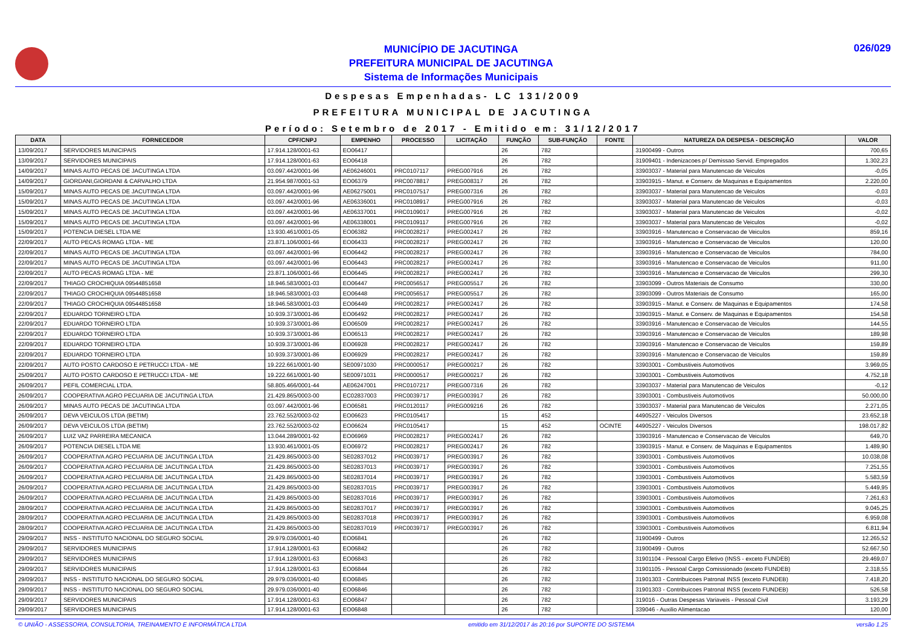MUNICÍPIO DE JACUTINGA
PREFEITURA MUNICIPAL DE JACUTINGA
Sistema de Informações Municipais
026/029
Despesas Empenhadas- LC 131/2009
PREFEITURA MUNICIPAL DE JACUTINGA
Período: Setembro de 2017 - Emitido em: 31/12/2017
| DATA | FORNECEDOR | CPF/CNPJ | EMPENHO | PROCESSO | LICITAÇÃO | FUNÇÃO | SUB-FUNÇÃO | FONTE | NATUREZA DA DESPESA - DESCRIÇÃO | VALOR |
| --- | --- | --- | --- | --- | --- | --- | --- | --- | --- | --- |
| 13/09/2017 | SERVIDORES MUNICIPAIS | 17.914.128/0001-63 | EO06417 | | | 26 | 782 | | 31900499 - Outros | 700,65 |
| 13/09/2017 | SERVIDORES MUNICIPAIS | 17.914.128/0001-63 | EO06418 | | | 26 | 782 | | 31909401 - Indenizacoes p/ Demissao Servid. Empregados | 1.302,23 |
| 14/09/2017 | MINAS AUTO PECAS DE JACUTINGA LTDA | 03.097.442/0001-96 | AE06246001 | PRC0107117 | PREG007916 | 26 | 782 | | 33903037 - Material para Manutencao de Veiculos | -0,05 |
| 14/09/2017 | GIORDANI,GIORDANI & CARVALHO LTDA | 21.954.987/0001-53 | EO06379 | PRC0078817 | PREG008317 | 26 | 782 | | 33903915 - Manut. e Conserv. de Maquinas e Equipamentos | 2.220,00 |
| 15/09/2017 | MINAS AUTO PECAS DE JACUTINGA LTDA | 03.097.442/0001-96 | AE06275001 | PRC0107517 | PREG007316 | 26 | 782 | | 33903037 - Material para Manutencao de Veiculos | -0,03 |
| 15/09/2017 | MINAS AUTO PECAS DE JACUTINGA LTDA | 03.097.442/0001-96 | AE06336001 | PRC0108917 | PREG007916 | 26 | 782 | | 33903037 - Material para Manutencao de Veiculos | -0,03 |
| 15/09/2017 | MINAS AUTO PECAS DE JACUTINGA LTDA | 03.097.442/0001-96 | AE06337001 | PRC0109017 | PREG007916 | 26 | 782 | | 33903037 - Material para Manutencao de Veiculos | -0,02 |
| 15/09/2017 | MINAS AUTO PECAS DE JACUTINGA LTDA | 03.097.442/0001-96 | AE06338001 | PRC0109117 | PREG007916 | 26 | 782 | | 33903037 - Material para Manutencao de Veiculos | -0,02 |
| 15/09/2017 | POTENCIA DIESEL LTDA ME | 13.930.461/0001-05 | EO06382 | PRC0028217 | PREG002417 | 26 | 782 | | 33903916 - Manutencao e Conservacao de Veiculos | 859,16 |
| 22/09/2017 | AUTO PECAS ROMAG LTDA - ME | 23.871.106/0001-66 | EO06433 | PRC0028217 | PREG002417 | 26 | 782 | | 33903916 - Manutencao e Conservacao de Veiculos | 120,00 |
| 22/09/2017 | MINAS AUTO PECAS DE JACUTINGA LTDA | 03.097.442/0001-96 | EO06442 | PRC0028217 | PREG002417 | 26 | 782 | | 33903916 - Manutencao e Conservacao de Veiculos | 784,00 |
| 22/09/2017 | MINAS AUTO PECAS DE JACUTINGA LTDA | 03.097.442/0001-96 | EO06443 | PRC0028217 | PREG002417 | 26 | 782 | | 33903916 - Manutencao e Conservacao de Veiculos | 911,00 |
| 22/09/2017 | AUTO PECAS ROMAG LTDA - ME | 23.871.106/0001-66 | EO06445 | PRC0028217 | PREG002417 | 26 | 782 | | 33903916 - Manutencao e Conservacao de Veiculos | 299,30 |
| 22/09/2017 | THIAGO CROCHIQUIA 09544851658 | 18.946.583/0001-03 | EO06447 | PRC0056517 | PREG005517 | 26 | 782 | | 33903099 - Outros Materiais de Consumo | 330,00 |
| 22/09/2017 | THIAGO CROCHIQUIA 09544851658 | 18.946.583/0001-03 | EO06448 | PRC0056517 | PREG005517 | 26 | 782 | | 33903099 - Outros Materiais de Consumo | 165,00 |
| 22/09/2017 | THIAGO CROCHIQUIA 09544851658 | 18.946.583/0001-03 | EO06449 | PRC0028217 | PREG002417 | 26 | 782 | | 33903915 - Manut. e Conserv. de Maquinas e Equipamentos | 174,58 |
| 22/09/2017 | EDUARDO TORNEIRO LTDA | 10.939.373/0001-86 | EO06492 | PRC0028217 | PREG002417 | 26 | 782 | | 33903915 - Manut. e Conserv. de Maquinas e Equipamentos | 154,58 |
| 22/09/2017 | EDUARDO TORNEIRO LTDA | 10.939.373/0001-86 | EO06509 | PRC0028217 | PREG002417 | 26 | 782 | | 33903916 - Manutencao e Conservacao de Veiculos | 144,55 |
| 22/09/2017 | EDUARDO TORNEIRO LTDA | 10.939.373/0001-86 | EO06513 | PRC0028217 | PREG002417 | 26 | 782 | | 33903916 - Manutencao e Conservacao de Veiculos | 189,98 |
| 22/09/2017 | EDUARDO TORNEIRO LTDA | 10.939.373/0001-86 | EO06928 | PRC0028217 | PREG002417 | 26 | 782 | | 33903916 - Manutencao e Conservacao de Veiculos | 159,89 |
| 22/09/2017 | EDUARDO TORNEIRO LTDA | 10.939.373/0001-86 | EO06929 | PRC0028217 | PREG002417 | 26 | 782 | | 33903916 - Manutencao e Conservacao de Veiculos | 159,89 |
| 22/09/2017 | AUTO POSTO CARDOSO E PETRUCCI LTDA - ME | 19.222.661/0001-90 | SE00971030 | PRC0000517 | PREG000217 | 26 | 782 | | 33903001 - Combustiveis Automotivos | 3.969,05 |
| 25/09/2017 | AUTO POSTO CARDOSO E PETRUCCI LTDA - ME | 19.222.661/0001-90 | SE00971031 | PRC0000517 | PREG000217 | 26 | 782 | | 33903001 - Combustiveis Automotivos | 4.752,18 |
| 26/09/2017 | PEFIL COMERCIAL LTDA. | 58.805.466/0001-44 | AE06247001 | PRC0107217 | PREG007316 | 26 | 782 | | 33903037 - Material para Manutencao de Veiculos | -0,12 |
| 26/09/2017 | COOPERATIVA AGRO PECUARIA DE JACUTINGA LTDA | 21.429.865/0003-00 | EC02837003 | PRC0039717 | PREG003917 | 26 | 782 | | 33903001 - Combustiveis Automotivos | 50.000,00 |
| 26/09/2017 | MINAS AUTO PECAS DE JACUTINGA LTDA | 03.097.442/0001-96 | EO06581 | PRC0120117 | PREG009216 | 26 | 782 | | 33903037 - Material para Manutencao de Veiculos | 2.271,05 |
| 26/09/2017 | DEVA VEICULOS LTDA (BETIM) | 23.762.552/0003-02 | EO06623 | PRC0105417 | | 15 | 452 | | 44905227 - Veiculos Diversos | 23.652,18 |
| 26/09/2017 | DEVA VEICULOS LTDA (BETIM) | 23.762.552/0003-02 | EO06624 | PRC0105417 | | 15 | 452 | OCINTE | 44905227 - Veiculos Diversos | 198.017,82 |
| 26/09/2017 | LUIZ VAZ PARREIRA MECANICA | 13.044.289/0001-92 | EO06969 | PRC0028217 | PREG002417 | 26 | 782 | | 33903916 - Manutencao e Conservacao de Veiculos | 649,70 |
| 26/09/2017 | POTENCIA DIESEL LTDA ME | 13.930.461/0001-05 | EO06972 | PRC0028217 | PREG002417 | 26 | 782 | | 33903915 - Manut. e Conserv. de Maquinas e Equipamentos | 1.489,90 |
| 26/09/2017 | COOPERATIVA AGRO PECUARIA DE JACUTINGA LTDA | 21.429.865/0003-00 | SE02837012 | PRC0039717 | PREG003917 | 26 | 782 | | 33903001 - Combustiveis Automotivos | 10.038,08 |
| 26/09/2017 | COOPERATIVA AGRO PECUARIA DE JACUTINGA LTDA | 21.429.865/0003-00 | SE02837013 | PRC0039717 | PREG003917 | 26 | 782 | | 33903001 - Combustiveis Automotivos | 7.251,55 |
| 26/09/2017 | COOPERATIVA AGRO PECUARIA DE JACUTINGA LTDA | 21.429.865/0003-00 | SE02837014 | PRC0039717 | PREG003917 | 26 | 782 | | 33903001 - Combustiveis Automotivos | 5.583,59 |
| 26/09/2017 | COOPERATIVA AGRO PECUARIA DE JACUTINGA LTDA | 21.429.865/0003-00 | SE02837015 | PRC0039717 | PREG003917 | 26 | 782 | | 33903001 - Combustiveis Automotivos | 5.449,95 |
| 26/09/2017 | COOPERATIVA AGRO PECUARIA DE JACUTINGA LTDA | 21.429.865/0003-00 | SE02837016 | PRC0039717 | PREG003917 | 26 | 782 | | 33903001 - Combustiveis Automotivos | 7.261,63 |
| 28/09/2017 | COOPERATIVA AGRO PECUARIA DE JACUTINGA LTDA | 21.429.865/0003-00 | SE02837017 | PRC0039717 | PREG003917 | 26 | 782 | | 33903001 - Combustiveis Automotivos | 9.045,25 |
| 28/09/2017 | COOPERATIVA AGRO PECUARIA DE JACUTINGA LTDA | 21.429.865/0003-00 | SE02837018 | PRC0039717 | PREG003917 | 26 | 782 | | 33903001 - Combustiveis Automotivos | 6.959,08 |
| 28/09/2017 | COOPERATIVA AGRO PECUARIA DE JACUTINGA LTDA | 21.429.865/0003-00 | SE02837019 | PRC0039717 | PREG003917 | 26 | 782 | | 33903001 - Combustiveis Automotivos | 6.811,94 |
| 29/09/2017 | INSS - INSTITUTO NACIONAL DO SEGURO SOCIAL | 29.979.036/0001-40 | EO06841 | | | 26 | 782 | | 31900499 - Outros | 12.265,52 |
| 29/09/2017 | SERVIDORES MUNICIPAIS | 17.914.128/0001-63 | EO06842 | | | 26 | 782 | | 31900499 - Outros | 52.667,50 |
| 29/09/2017 | SERVIDORES MUNICIPAIS | 17.914.128/0001-63 | EO06843 | | | 26 | 782 | | 31901104 - Pessoal Cargo Efetivo (INSS - exceto FUNDEB) | 29.469,07 |
| 29/09/2017 | SERVIDORES MUNICIPAIS | 17.914.128/0001-63 | EO06844 | | | 26 | 782 | | 31901105 - Pessoal Cargo Comissionado (exceto FUNDEB) | 2.318,55 |
| 29/09/2017 | INSS - INSTITUTO NACIONAL DO SEGURO SOCIAL | 29.979.036/0001-40 | EO06845 | | | 26 | 782 | | 31901303 - Contribuicoes Patronal INSS (exceto FUNDEB) | 7.418,20 |
| 29/09/2017 | INSS - INSTITUTO NACIONAL DO SEGURO SOCIAL | 29.979.036/0001-40 | EO06846 | | | 26 | 782 | | 31901303 - Contribuicoes Patronal INSS (exceto FUNDEB) | 526,58 |
| 29/09/2017 | SERVIDORES MUNICIPAIS | 17.914.128/0001-63 | EO06847 | | | 26 | 782 | | 319016 - Outras Despesas Variaveis - Pessoal Civil | 3.193,29 |
| 29/09/2017 | SERVIDORES MUNICIPAIS | 17.914.128/0001-63 | EO06848 | | | 26 | 782 | | 339046 - Auxilio Alimentacao | 120,00 |
© UNIÃO - ASSESSORIA, CONSULTORIA, TREINAMENTO E INFORMÁTICA LTDA emitido em 31/12/2017 às 20:16 por SUPORTE DO SISTEMA versão 1.25